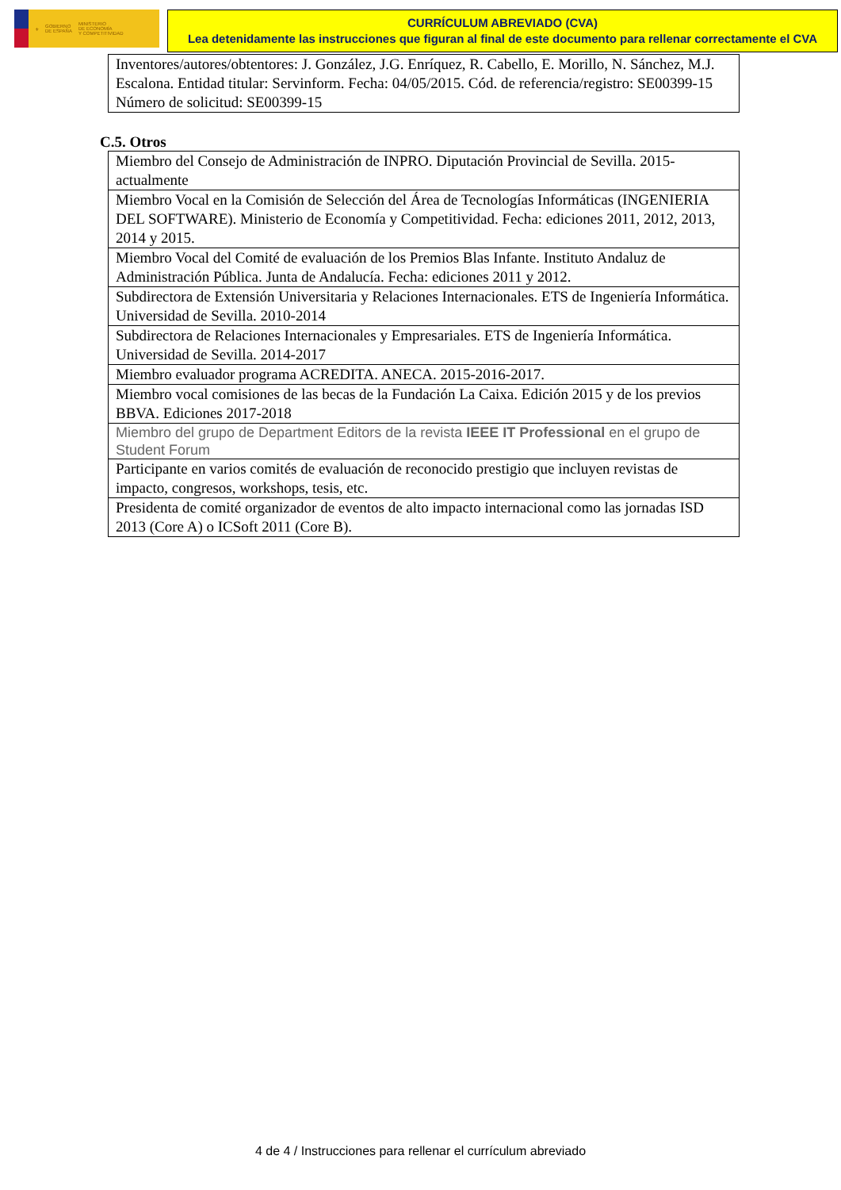⚜ GOBIERNO
DE ESPAÑA MINISTERIO
DE ECONOMÍA
Y COMPETITIVIDAD
CURRÍCULUM ABREVIADO (CVA)
Lea detenidamente las instrucciones que figuran al final de este documento para rellenar correctamente el CVA
| Inventores/autores/obtentores: J. González, J.G. Enríquez, R. Cabello, E. Morillo, N. Sánchez, M.J. Escalona. Entidad titular: Servinform. Fecha: 04/05/2015. Cód. de referencia/registro: SE00399-15 Número de solicitud: SE00399-15 |
C.5. Otros
| Miembro del Consejo de Administración de INPRO. Diputación Provincial de Sevilla. 2015-actualmente |
| Miembro Vocal en la Comisión de Selección del Área de Tecnologías Informáticas (INGENIERIA DEL SOFTWARE). Ministerio de Economía y Competitividad. Fecha: ediciones 2011, 2012, 2013, 2014 y 2015. |
| Miembro Vocal del Comité de evaluación de los Premios Blas Infante. Instituto Andaluz de Administración Pública. Junta de Andalucía. Fecha: ediciones 2011 y 2012. |
| Subdirectora de Extensión Universitaria y Relaciones Internacionales. ETS de Ingeniería Informática. Universidad de Sevilla. 2010-2014 |
| Subdirectora de Relaciones Internacionales y Empresariales. ETS de Ingeniería Informática. Universidad de Sevilla. 2014-2017 |
| Miembro evaluador programa ACREDITA. ANECA. 2015-2016-2017. |
| Miembro vocal comisiones de las becas de la Fundación La Caixa. Edición 2015 y de los previos BBVA. Ediciones 2017-2018 |
| Miembro del grupo de Department Editors de la revista IEEE IT Professional en el grupo de Student Forum |
| Participante en varios comités de evaluación de reconocido prestigio que incluyen revistas de impacto, congresos, workshops, tesis, etc. |
| Presidenta de comité organizador de eventos de alto impacto internacional como las jornadas ISD 2013 (Core A) o ICSoft 2011 (Core B). |
4 de 4 / Instrucciones para rellenar el currículum abreviado